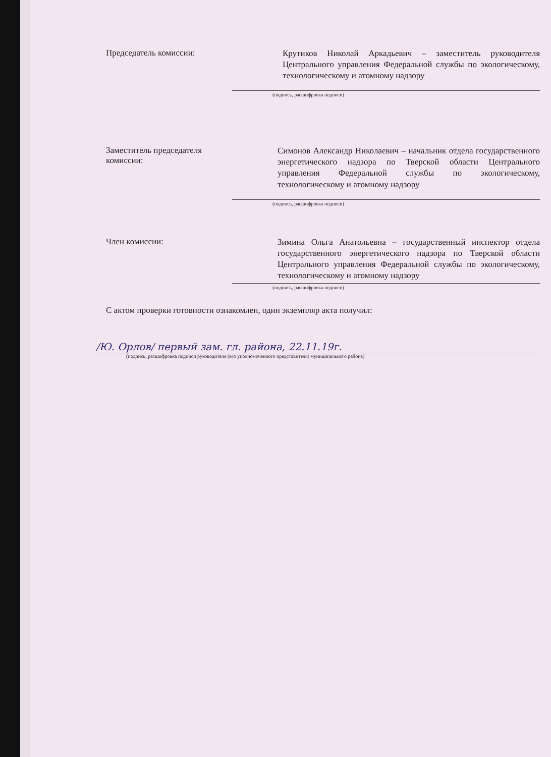Председатель комиссии:
Крутиков Николай Аркадьевич – заместитель руководителя Центрального управления Федеральной службы по экологическому, технологическому и атомному надзору
(подпись, расшифровка подписи)
Заместитель председателя комиссии:
Симонов Александр Николаевич – начальник отдела государственного энергетического надзора по Тверской области Центрального управления Федеральной службы по экологическому, технологическому и атомному надзору
(подпись, расшифровка подписи)
Член комиссии:
Зимина Ольга Анатольевна – государственный инспектор отдела государственного энергетического надзора по Тверской области Центрального управления Федеральной службы по экологическому, технологическому и атомному надзору
(подпись, расшифровка подписи)
С актом проверки готовности ознакомлен, один экземпляр акта получил:
/Ю. Орлов/ первый зам. гл. района, 22.11.19г.
(подпись, расшифровка подписи руководителя (его уполномоченного представителя) муниципального района)